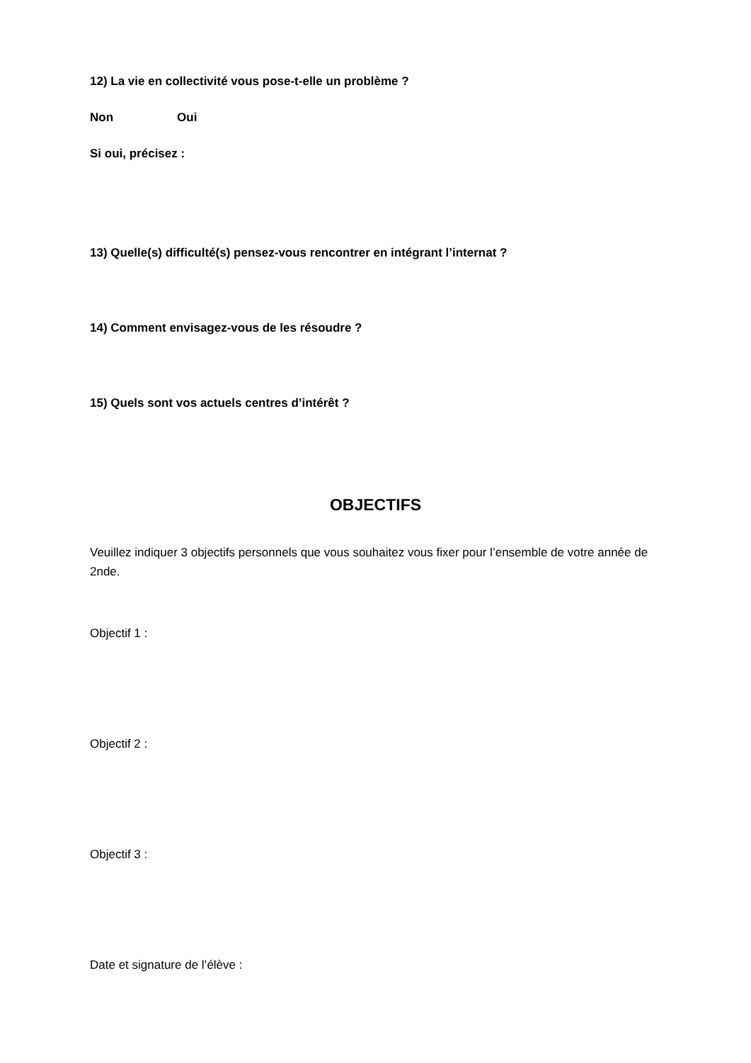12) La vie en collectivité vous pose-t-elle un problème ?
Non Oui
Si oui, précisez :
13) Quelle(s) difficulté(s) pensez-vous rencontrer en intégrant l’internat ?
14) Comment envisagez-vous de les résoudre ?
15) Quels sont vos actuels centres d’intérêt ?
OBJECTIFS
Veuillez indiquer 3 objectifs personnels que vous souhaitez vous fixer pour l’ensemble de votre année de 2nde.
Objectif 1 :
Objectif 2 :
Objectif 3 :
Date et signature de l’élève :